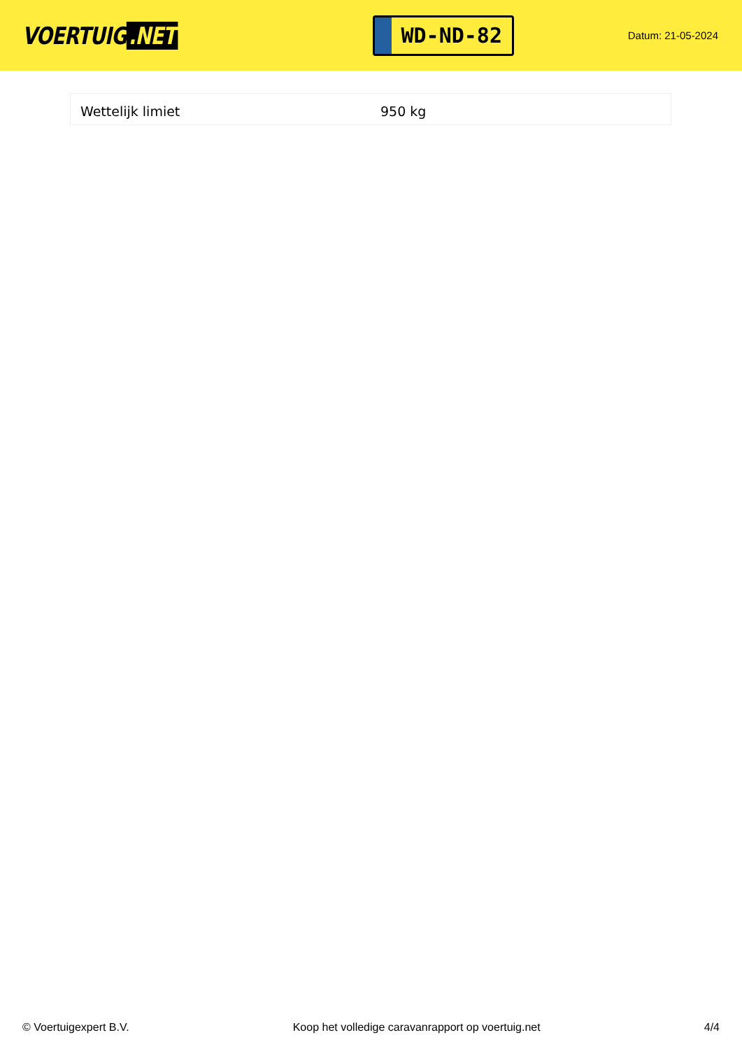VOERTUIG.NET
WD-ND-82
Datum: 21-05-2024
| Wettelijk limiet | 950 kg |
© Voertuigexpert B.V. Koop het volledige caravanrapport op voertuig.net 4/4